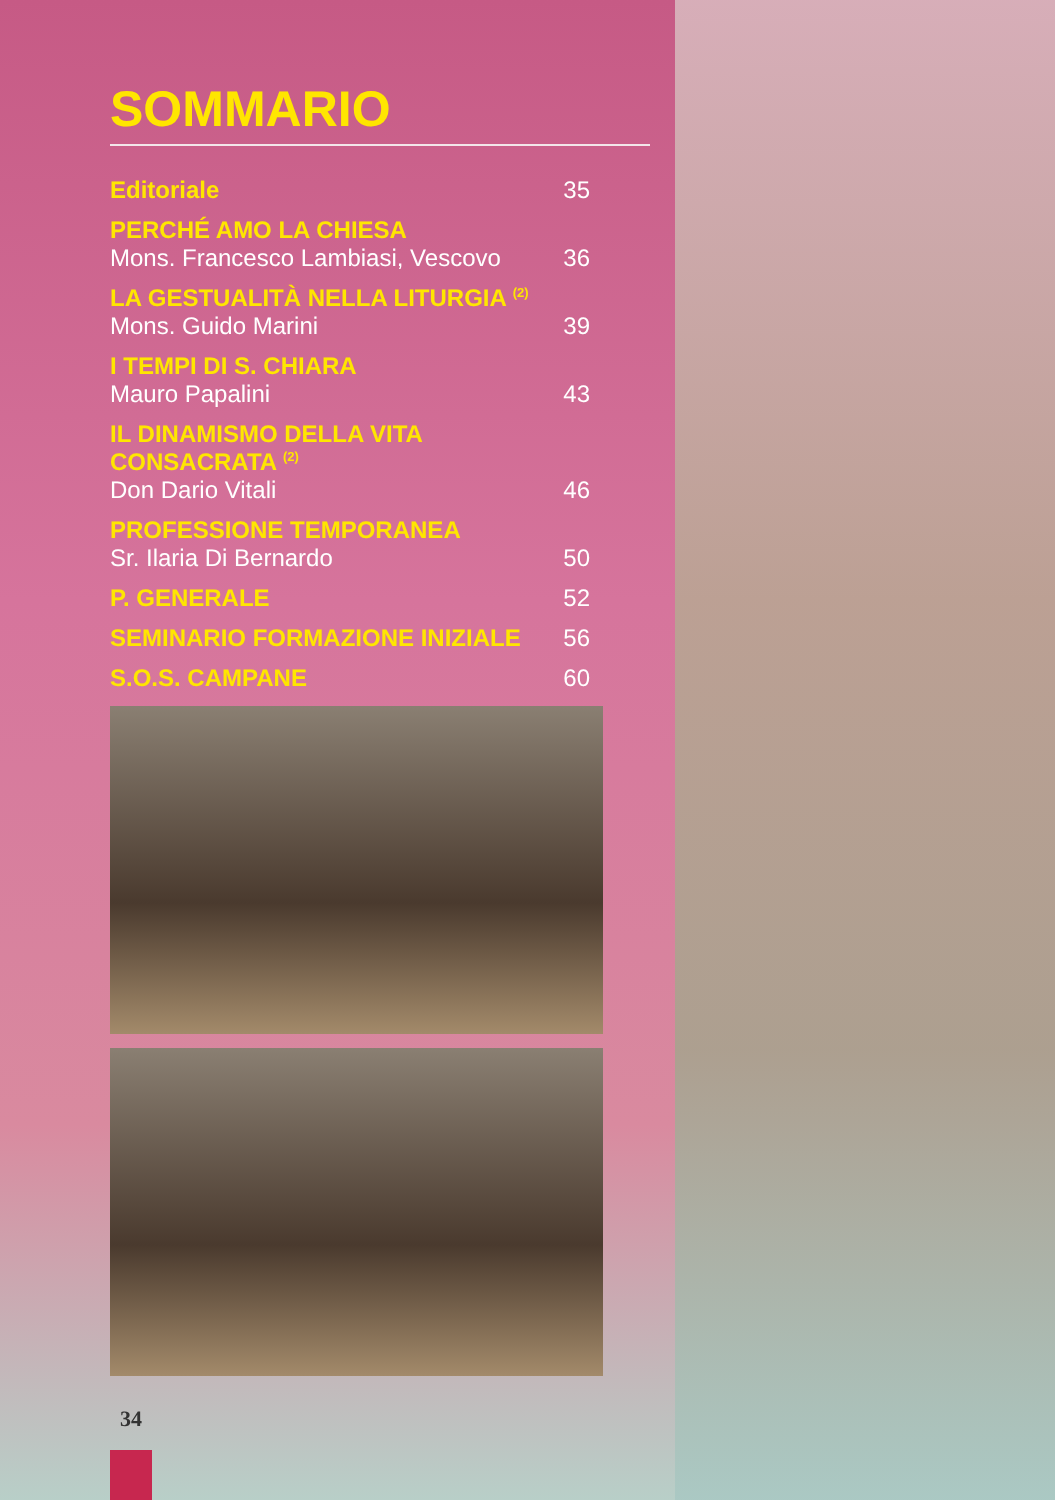SOMMARIO
Editoriale 35
PERCHÉ AMO LA CHIESA
Mons. Francesco Lambiasi, Vescovo 36
LA GESTUALITÀ NELLA LITURGIA <sup>(2)</sup>
Mons. Guido Marini 39
I TEMPI DI S. CHIARA
Mauro Papalini 43
IL DINAMISMO DELLA VITA CONSACRATA <sup>(2)</sup>
Don Dario Vitali 46
PROFESSIONE TEMPORANEA
Sr. Ilaria Di Bernardo 50
P. GENERALE 52
SEMINARIO FORMAZIONE INIZIALE 56
S.O.S. CAMPANE 60
34